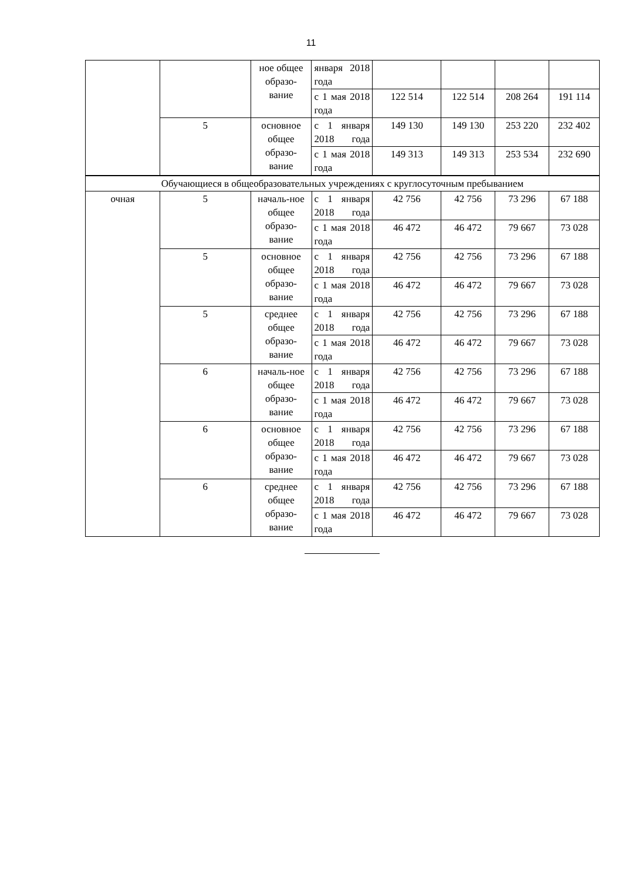11
| | | ное общее образо-вание | января 2018 года | | | | |
| | | | с 1 мая 2018 года | 122 514 | 122 514 | 208 264 | 191 114 |
| | 5 | основное общее образо-вание | с 1 января 2018 года | 149 130 | 149 130 | 253 220 | 232 402 |
| | | | с 1 мая 2018 года | 149 313 | 149 313 | 253 534 | 232 690 |
| Обучающиеся в общеобразовательных учреждениях с круглосуточным пребыванием | | | | | | | |
| очная | 5 | началь-ное общее образо-вание | с 1 января 2018 года | 42 756 | 42 756 | 73 296 | 67 188 |
| | | | с 1 мая 2018 года | 46 472 | 46 472 | 79 667 | 73 028 |
| | 5 | основное общее образо-вание | с 1 января 2018 года | 42 756 | 42 756 | 73 296 | 67 188 |
| | | | с 1 мая 2018 года | 46 472 | 46 472 | 79 667 | 73 028 |
| | 5 | среднее общее образо-вание | с 1 января 2018 года | 42 756 | 42 756 | 73 296 | 67 188 |
| | | | с 1 мая 2018 года | 46 472 | 46 472 | 79 667 | 73 028 |
| | 6 | началь-ное общее образо-вание | с 1 января 2018 года | 42 756 | 42 756 | 73 296 | 67 188 |
| | | | с 1 мая 2018 года | 46 472 | 46 472 | 79 667 | 73 028 |
| | 6 | основное общее образо-вание | с 1 января 2018 года | 42 756 | 42 756 | 73 296 | 67 188 |
| | | | с 1 мая 2018 года | 46 472 | 46 472 | 79 667 | 73 028 |
| | 6 | среднее общее образо-вание | с 1 января 2018 года | 42 756 | 42 756 | 73 296 | 67 188 |
| | | | с 1 мая 2018 года | 46 472 | 46 472 | 79 667 | 73 028 |